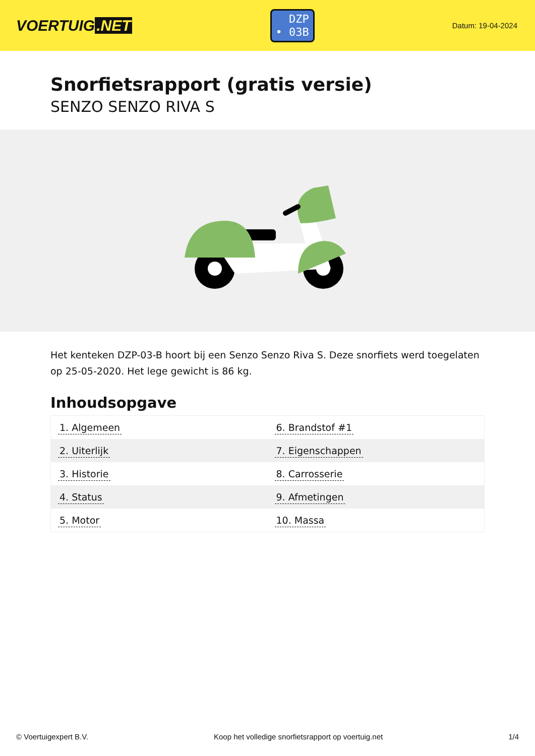VOERTUIG.NET
DZP
• 03B
Datum: 19-04-2024
Snorfietsrapport (gratis versie)
SENZO SENZO RIVA S
Het kenteken DZP-03-B hoort bij een Senzo Senzo Riva S. Deze snorfiets werd toegelaten op 25-05-2020. Het lege gewicht is 86 kg.
Inhoudsopgave
| 1. Algemeen | 6. Brandstof #1 |
| 2. Uiterlijk | 7. Eigenschappen |
| 3. Historie | 8. Carrosserie |
| 4. Status | 9. Afmetingen |
| 5. Motor | 10. Massa |
© Voertuigexpert B.V. Koop het volledige snorfietsrapport op voertuig.net 1/4